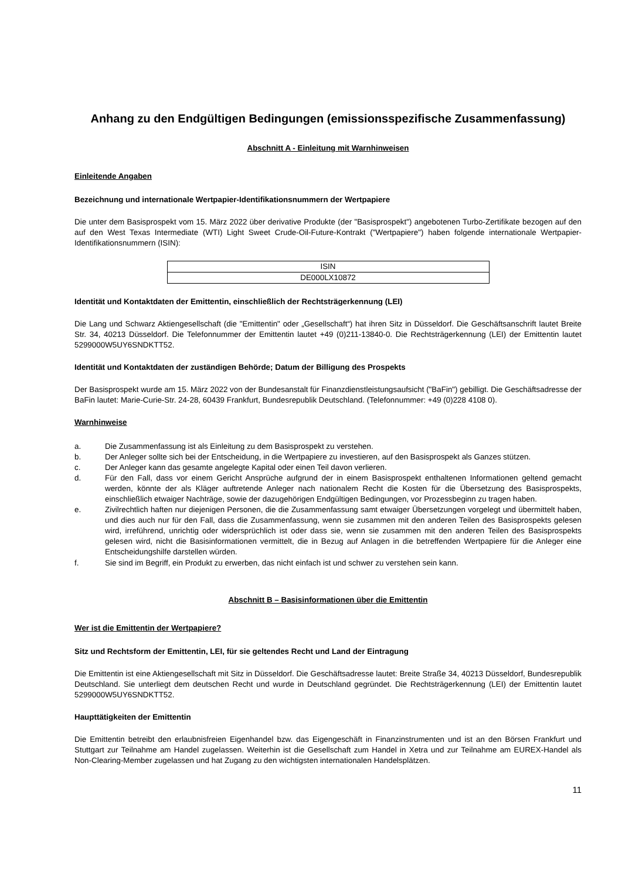Anhang zu den Endgültigen Bedingungen (emissionsspezifische Zusammenfassung)
Abschnitt A - Einleitung mit Warnhinweisen
Einleitende Angaben
Bezeichnung und internationale Wertpapier-Identifikationsnummern der Wertpapiere
Die unter dem Basisprospekt vom 15. März 2022 über derivative Produkte (der "Basisprospekt") angebotenen Turbo-Zertifikate bezogen auf den auf den West Texas Intermediate (WTI) Light Sweet Crude-Oil-Future-Kontrakt ("Wertpapiere") haben folgende internationale Wertpapier-Identifikationsnummern (ISIN):
| ISIN |
| DE000LX10872 |
Identität und Kontaktdaten der Emittentin, einschließlich der Rechtsträgerkennung (LEI)
Die Lang und Schwarz Aktiengesellschaft (die "Emittentin" oder „Gesellschaft“) hat ihren Sitz in Düsseldorf. Die Geschäftsanschrift lautet Breite Str. 34, 40213 Düsseldorf. Die Telefonnummer der Emittentin lautet +49 (0)211-13840-0. Die Rechtsträgerkennung (LEI) der Emittentin lautet 5299000W5UY6SNDKTT52.
Identität und Kontaktdaten der zuständigen Behörde; Datum der Billigung des Prospekts
Der Basisprospekt wurde am 15. März 2022 von der Bundesanstalt für Finanzdienstleistungsaufsicht ("BaFin") gebilligt. Die Geschäftsadresse der BaFin lautet: Marie-Curie-Str. 24-28, 60439 Frankfurt, Bundesrepublik Deutschland. (Telefonnummer: +49 (0)228 4108 0).
Warnhinweise
a. Die Zusammenfassung ist als Einleitung zu dem Basisprospekt zu verstehen.
b. Der Anleger sollte sich bei der Entscheidung, in die Wertpapiere zu investieren, auf den Basisprospekt als Ganzes stützen.
c. Der Anleger kann das gesamte angelegte Kapital oder einen Teil davon verlieren.
d. Für den Fall, dass vor einem Gericht Ansprüche aufgrund der in einem Basisprospekt enthaltenen Informationen geltend gemacht werden, könnte der als Kläger auftretende Anleger nach nationalem Recht die Kosten für die Übersetzung des Basisprospekts, einschließlich etwaiger Nachträge, sowie der dazugehörigen Endgültigen Bedingungen, vor Prozessbeginn zu tragen haben.
e. Zivilrechtlich haften nur diejenigen Personen, die die Zusammenfassung samt etwaiger Übersetzungen vorgelegt und übermittelt haben, und dies auch nur für den Fall, dass die Zusammenfassung, wenn sie zusammen mit den anderen Teilen des Basisprospekts gelesen wird, irreführend, unrichtig oder widersprüchlich ist oder dass sie, wenn sie zusammen mit den anderen Teilen des Basisprospekts gelesen wird, nicht die Basisinformationen vermittelt, die in Bezug auf Anlagen in die betreffenden Wertpapiere für die Anleger eine Entscheidungshilfe darstellen würden.
f. Sie sind im Begriff, ein Produkt zu erwerben, das nicht einfach ist und schwer zu verstehen sein kann.
Abschnitt B – Basisinformationen über die Emittentin
Wer ist die Emittentin der Wertpapiere?
Sitz und Rechtsform der Emittentin, LEI, für sie geltendes Recht und Land der Eintragung
Die Emittentin ist eine Aktiengesellschaft mit Sitz in Düsseldorf. Die Geschäftsadresse lautet: Breite Straße 34, 40213 Düsseldorf, Bundesrepublik Deutschland. Sie unterliegt dem deutschen Recht und wurde in Deutschland gegründet. Die Rechtsträgerkennung (LEI) der Emittentin lautet 5299000W5UY6SNDKTT52.
Haupttätigkeiten der Emittentin
Die Emittentin betreibt den erlaubnisfreien Eigenhandel bzw. das Eigengeschäft in Finanzinstrumenten und ist an den Börsen Frankfurt und Stuttgart zur Teilnahme am Handel zugelassen. Weiterhin ist die Gesellschaft zum Handel in Xetra und zur Teilnahme am EUREX-Handel als Non-Clearing-Member zugelassen und hat Zugang zu den wichtigsten internationalen Handelsplätzen.
11